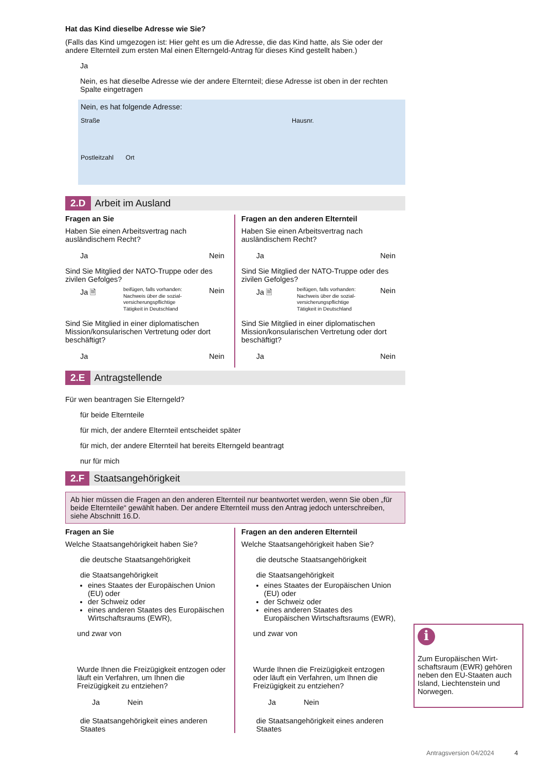Hat das Kind dieselbe Adresse wie Sie?
(Falls das Kind umgezogen ist: Hier geht es um die Adresse, die das Kind hatte, als Sie oder der andere Elternteil zum ersten Mal einen Elterngeld-Antrag für dieses Kind gestellt haben.)
Ja
Nein, es hat dieselbe Adresse wie der andere Elternteil; diese Adresse ist oben in der rechten Spalte eingetragen
Nein, es hat folgende Adresse:
Straße Hausnr.
Postleitzahl Ort
2.D Arbeit im Ausland
Fragen an Sie
Haben Sie einen Arbeitsvertrag nach ausländischem Recht?
Ja Nein
Sind Sie Mitglied der NATO-Truppe oder des zivilen Gefolges?
Ja 🗎 beifügen, falls vorhanden:
Nachweis über die sozial-
versicherungspflichtige
Tätigkeit in Deutschland Nein
Sind Sie Mitglied in einer diplomatischen Mission/konsularischen Vertretung oder dort beschäftigt?
Ja Nein
Fragen an den anderen Elternteil
Haben Sie einen Arbeitsvertrag nach ausländischem Recht?
Ja Nein
Sind Sie Mitglied der NATO-Truppe oder des zivilen Gefolges?
Ja 🗎 beifügen, falls vorhanden:
Nachweis über die sozial-
versicherungspflichtige
Tätigkeit in Deutschland Nein
Sind Sie Mitglied in einer diplomatischen Mission/konsularischen Vertretung oder dort beschäftigt?
Ja Nein
2.E Antragstellende
Für wen beantragen Sie Elterngeld?
für beide Elternteile
für mich, der andere Elternteil entscheidet später
für mich, der andere Elternteil hat bereits Elterngeld beantragt
nur für mich
2.F Staatsangehörigkeit
Ab hier müssen die Fragen an den anderen Elternteil nur beantwortet werden, wenn Sie oben „für beide Elternteile“ gewählt haben. Der andere Elternteil muss den Antrag jedoch unterschreiben, siehe Abschnitt 16.D.
Fragen an Sie
Welche Staatsangehörigkeit haben Sie?
die deutsche Staatsangehörigkeit
die Staatsangehörigkeit
eines Staates der Europäischen Union (EU) oder
der Schweiz oder
eines anderen Staates des Europäischen Wirtschaftsraums (EWR),
und zwar von
Wurde Ihnen die Freizügigkeit entzogen oder läuft ein Verfahren, um Ihnen die Freizügigkeit zu entziehen?
Ja Nein
die Staatsangehörigkeit eines anderen Staates
Fragen an den anderen Elternteil
Welche Staatsangehörigkeit haben Sie?
die deutsche Staatsangehörigkeit
die Staatsangehörigkeit
eines Staates der Europäischen Union (EU) oder
der Schweiz oder
eines anderen Staates des Europäischen Wirtschaftsraums (EWR),
und zwar von
Wurde Ihnen die Freizügigkeit entzogen oder läuft ein Verfahren, um Ihnen die Freizügigkeit zu entziehen?
Ja Nein
die Staatsangehörigkeit eines anderen Staates
i
Zum Europäischen Wirt-schaftsraum (EWR) gehören neben den EU-Staaten auch Island, Liechtenstein und Norwegen.
Antragsversion 04/2024 4